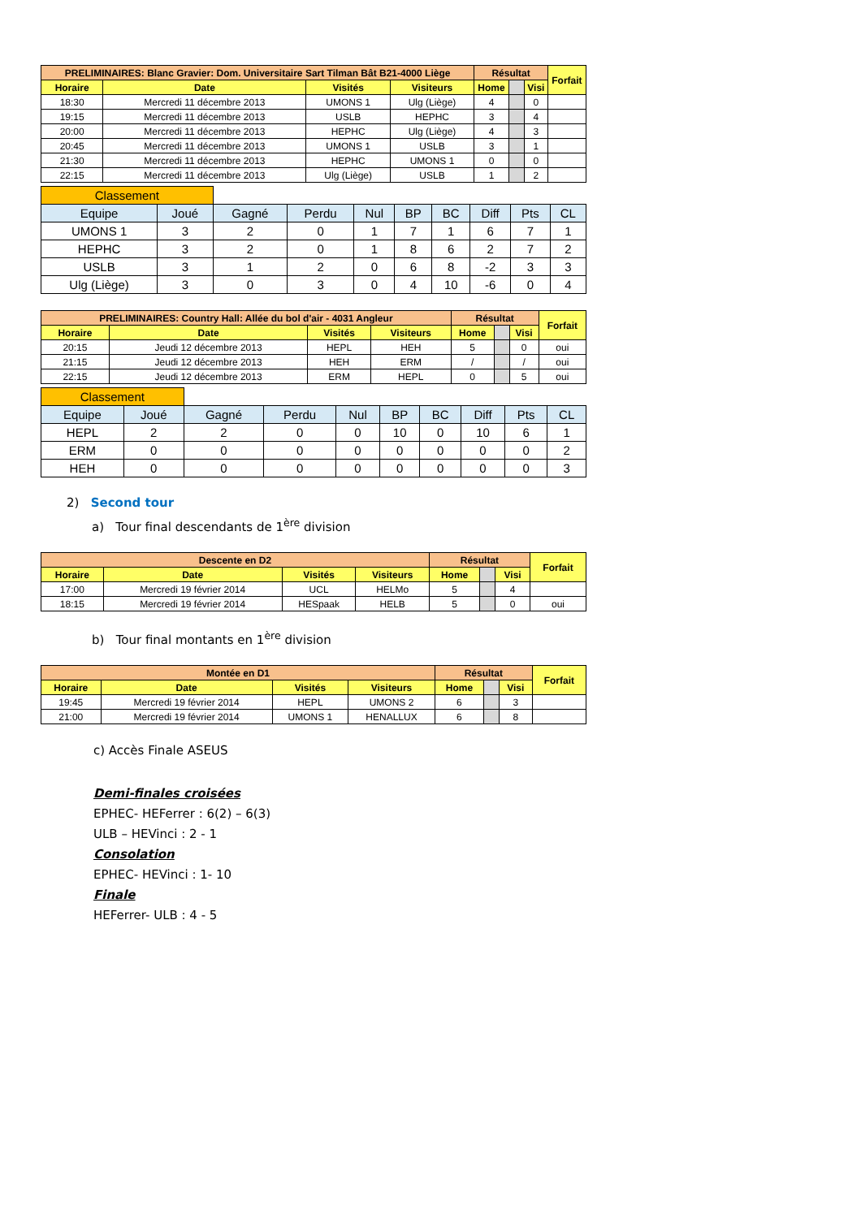| PRELIMINAIRES: Blanc Gravier: Dom. Universitaire Sart Tilman Bât B21-4000 Liège | | | | Résultat | | | Forfait |
| Horaire | Date | Visités | Visiteurs | Home | | Visi | |
| 18:30 | Mercredi 11 décembre 2013 | UMONS 1 | Ulg (Liège) | 4 | | 0 | |
| 19:15 | Mercredi 11 décembre 2013 | USLB | HEPHC | 3 | | 4 | |
| 20:00 | Mercredi 11 décembre 2013 | HEPHC | Ulg (Liège) | 4 | | 3 | |
| 20:45 | Mercredi 11 décembre 2013 | UMONS 1 | USLB | 3 | | 1 | |
| 21:30 | Mercredi 11 décembre 2013 | HEPHC | UMONS 1 | 0 | | 0 | |
| 22:15 | Mercredi 11 décembre 2013 | Ulg (Liège) | USLB | 1 | | 2 | |
| Classement | | | | | | | | | |
| Equipe | Joué | Gagné | Perdu | Nul | BP | BC | Diff | Pts | CL |
| UMONS 1 | 3 | 2 | 0 | 1 | 7 | 1 | 6 | 7 | 1 |
| HEPHC | 3 | 2 | 0 | 1 | 8 | 6 | 2 | 7 | 2 |
| USLB | 3 | 1 | 2 | 0 | 6 | 8 | -2 | 3 | 3 |
| Ulg (Liège) | 3 | 0 | 3 | 0 | 4 | 10 | -6 | 0 | 4 |
| PRELIMINAIRES: Country Hall: Allée du bol d'air - 4031 Angleur | | | | Résultat | | | Forfait |
| Horaire | Date | Visités | Visiteurs | Home | | Visi | |
| 20:15 | Jeudi 12 décembre 2013 | HEPL | HEH | 5 | | 0 | oui |
| 21:15 | Jeudi 12 décembre 2013 | HEH | ERM | / | | / | oui |
| 22:15 | Jeudi 12 décembre 2013 | ERM | HEPL | 0 | | 5 | oui |
| Classement | | | | | | | | | |
| Equipe | Joué | Gagné | Perdu | Nul | BP | BC | Diff | Pts | CL |
| HEPL | 2 | 2 | 0 | 0 | 10 | 0 | 10 | 6 | 1 |
| ERM | 0 | 0 | 0 | 0 | 0 | 0 | 0 | 0 | 2 |
| HEH | 0 | 0 | 0 | 0 | 0 | 0 | 0 | 0 | 3 |
2) Second tour
a) Tour final descendants de 1<sup>ère</sup> division
| Descente en D2 | | | | Résultat | | | Forfait |
| Horaire | Date | Visités | Visiteurs | Home | | Visi | |
| 17:00 | Mercredi 19 février 2014 | UCL | HELMo | 5 | | 4 | |
| 18:15 | Mercredi 19 février 2014 | HESpaak | HELB | 5 | | 0 | oui |
b) Tour final montants en 1<sup>ère</sup> division
| Montée en D1 | | | | Résultat | | | Forfait |
| Horaire | Date | Visités | Visiteurs | Home | | Visi | |
| 19:45 | Mercredi 19 février 2014 | HEPL | UMONS 2 | 6 | | 3 | |
| 21:00 | Mercredi 19 février 2014 | UMONS 1 | HENALLUX | 6 | | 8 | |
c) Accès Finale ASEUS
Demi-finales croisées
EPHEC- HEFerrer : 6(2) – 6(3)
ULB – HEVinci : 2 - 1
Consolation
EPHEC- HEVinci : 1- 10
Finale
HEFerrer- ULB : 4 - 5